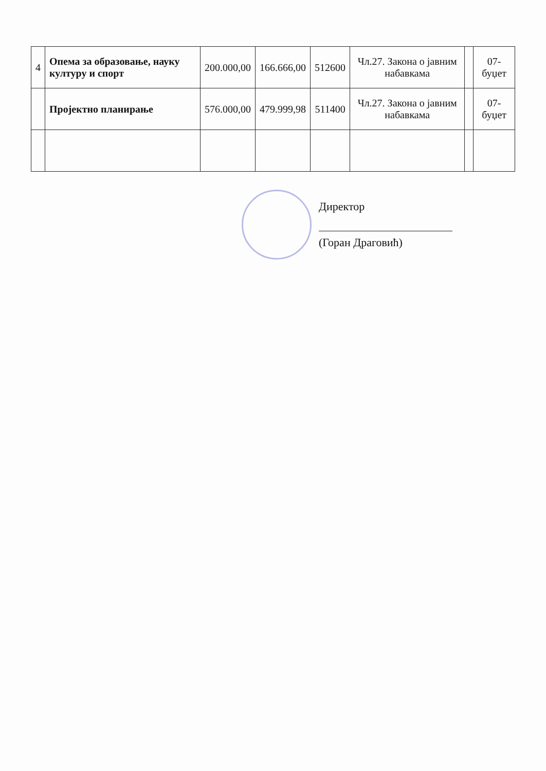| 4 | Опема за образовање, науку културу и спорт | 200.000,00 | 166.666,00 | 512600 | Чл.27. Закона о јавним набавкама | | 07-буџет |
| | Пројектно планирање | 576.000,00 | 479.999,98 | 511400 | Чл.27. Закона о јавним набавкама | | 07-буџет |
Директор
(Горан Драговић)